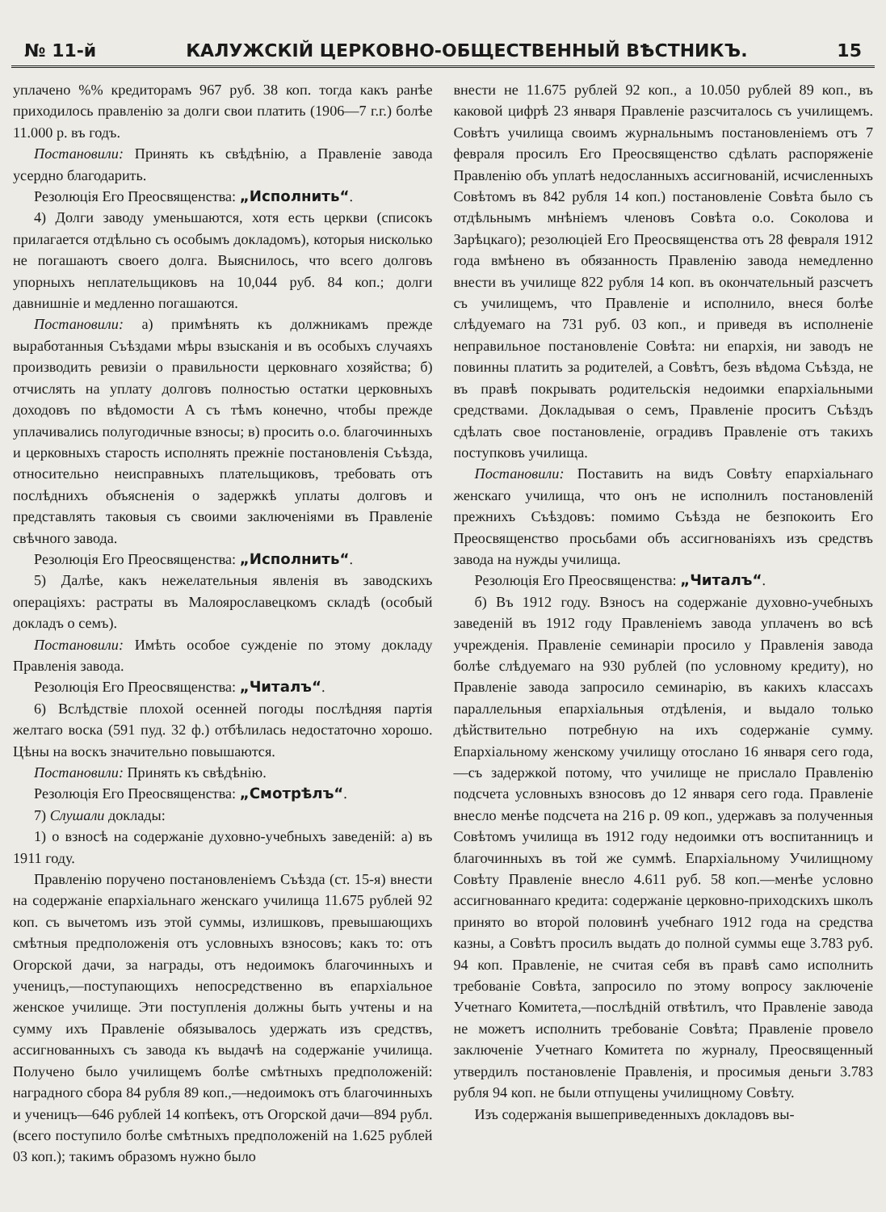№ 11-й КАЛУЖСКІЙ ЦЕРКОВНО-ОБЩЕСТВЕННЫЙ ВѢСТНИКЪ. 15
уплачено %% кредиторамъ 967 руб. 38 коп. тогда какъ ранѣе приходилось правленію за долги свои платить (1906—7 г.г.) болѣе 11.000 р. въ годъ.
Постановили: Принять къ свѣдѣнію, а Правленіе завода усердно благодарить.
Резолюція Его Преосвященства: „Исполнить“.
4) Долги заводу уменьшаются, хотя есть церкви (списокъ прилагается отдѣльно съ особымъ докладомъ), которыя нисколько не погашаютъ своего долга. Выяснилось, что всего долговъ упорныхъ неплательщиковъ на 10,044 руб. 84 коп.; долги давнишніе и медленно погашаются.
Постановили: а) примѣнять къ должникамъ прежде выработанныя Съѣздами мѣры взысканія и въ особыхъ случаяхъ производить ревизіи о правильности церковнаго хозяйства; б) отчислять на уплату долговъ полностью остатки церковныхъ доходовъ по вѣдомости А съ тѣмъ конечно, чтобы прежде уплачивались полугодичные взносы; в) просить о.о. благочинныхъ и церковныхъ старость исполнять прежніе постановленія Съѣзда, относительно неисправныхъ плательщиковъ, требовать отъ послѣднихъ объясненія о задержкѣ уплаты долговъ и представлять таковыя съ своими заключеніями въ Правленіе свѣчного завода.
Резолюція Его Преосвященства: „Исполнить“.
5) Далѣе, какъ нежелательныя явленія въ заводскихъ операціяхъ: растраты въ Малоярославецкомъ складѣ (особый докладъ о семъ).
Постановили: Имѣть особое сужденіе по этому докладу Правленія завода.
Резолюція Его Преосвященства: „Читалъ“.
6) Вслѣдствіе плохой осенней погоды послѣдняя партія желтаго воска (591 пуд. 32 ф.) отбѣлилась недостаточно хорошо. Цѣны на воскъ значительно повышаются.
Постановили: Принять къ свѣдѣнію.
Резолюція Его Преосвященства: „Смотрѣлъ“.
7) Слушали доклады:
1) о взносѣ на содержаніе духовно-учебныхъ заведеній: а) въ 1911 году.
Правленію поручено постановленіемъ Съѣзда (ст. 15-я) внести на содержаніе епархіальнаго женскаго училища 11.675 рублей 92 коп. съ вычетомъ изъ этой суммы, излишковъ, превышающихъ смѣтныя предположенія отъ условныхъ взносовъ; какъ то: отъ Огорской дачи, за награды, отъ недоимокъ благочинныхъ и ученицъ,—поступающихъ непосредственно въ епархіальное женское училище. Эти поступленія должны быть учтены и на сумму ихъ Правленіе обязывалось удержать изъ средствъ, ассигнованныхъ съ завода къ выдачѣ на содержаніе училища. Получено было училищемъ болѣе смѣтныхъ предположеній: наградного сбора 84 рубля 89 коп.,—недоимокъ отъ благочинныхъ и ученицъ—646 рублей 14 копѣекъ, отъ Огорской дачи—894 рубл. (всего поступило болѣе смѣтныхъ предположеній на 1.625 рублей 03 коп.); такимъ образомъ нужно было
внести не 11.675 рублей 92 коп., а 10.050 рублей 89 коп., въ каковой цифрѣ 23 января Правленіе разсчиталось съ училищемъ. Совѣтъ училища своимъ журнальнымъ постановленіемъ отъ 7 февраля просилъ Его Преосвященство сдѣлать распоряженіе Правленію объ уплатѣ недосланныхъ ассигнованій, исчисленныхъ Совѣтомъ въ 842 рубля 14 коп.) постановленіе Совѣта было съ отдѣльнымъ мнѣніемъ членовъ Совѣта о.о. Соколова и Зарѣцкаго); резолюціей Его Преосвященства отъ 28 февраля 1912 года вмѣнено въ обязанность Правленію завода немедленно внести въ училище 822 рубля 14 коп. въ окончательный разсчетъ съ училищемъ, что Правленіе и исполнило, внеся болѣе слѣдуемаго на 731 руб. 03 коп., и приведя въ исполненіе неправильное постановленіе Совѣта: ни епархія, ни заводъ не повинны платить за родителей, а Совѣтъ, безъ вѣдома Съѣзда, не въ правѣ покрывать родительскія недоимки епархіальными средствами. Докладывая о семъ, Правленіе проситъ Съѣздъ сдѣлать свое постановленіе, оградивъ Правленіе отъ такихъ поступковъ училища.
Постановили: Поставить на видъ Совѣту епархіальнаго женскаго училища, что онъ не исполнилъ постановленій прежнихъ Съѣздовъ: помимо Съѣзда не безпокоить Его Преосвященство просьбами объ ассигнованіяхъ изъ средствъ завода на нужды училища.
Резолюція Его Преосвященства: „Читалъ“.
б) Въ 1912 году. Взносъ на содержаніе духовно-учебныхъ заведеній въ 1912 году Правленіемъ завода уплаченъ во всѣ учрежденія. Правленіе семинаріи просило у Правленія завода болѣе слѣдуемаго на 930 рублей (по условному кредиту), но Правленіе завода запросило семинарію, въ какихъ классахъ параллельныя епархіальныя отдѣленія, и выдало только дѣйствительно потребную на ихъ содержаніе сумму. Епархіальному женскому училищу отослано 16 января сего года,—съ задержкой потому, что училище не прислало Правленію подсчета условныхъ взносовъ до 12 января сего года. Правленіе внесло менѣе подсчета на 216 р. 09 коп., удержавъ за полученныя Совѣтомъ училища въ 1912 году недоимки отъ воспитанницъ и благочинныхъ въ той же суммѣ. Епархіальному Училищному Совѣту Правленіе внесло 4.611 руб. 58 коп.—менѣе условно ассигнованнаго кредита: содержаніе церковно-приходскихъ школъ принято во второй половинѣ учебнаго 1912 года на средства казны, а Совѣтъ просилъ выдать до полной суммы еще 3.783 руб. 94 коп. Правленіе, не считая себя въ правѣ само исполнить требованіе Совѣта, запросило по этому вопросу заключеніе Учетнаго Комитета,—послѣдній отвѣтилъ, что Правленіе завода не можетъ исполнить требованіе Совѣта; Правленіе провело заключеніе Учетнаго Комитета по журналу, Преосвященный утвердилъ постановленіе Правленія, и просимыя деньги 3.783 рубля 94 коп. не были отпущены училищному Совѣту.
Изъ содержанія вышеприведенныхъ докладовъ вы-